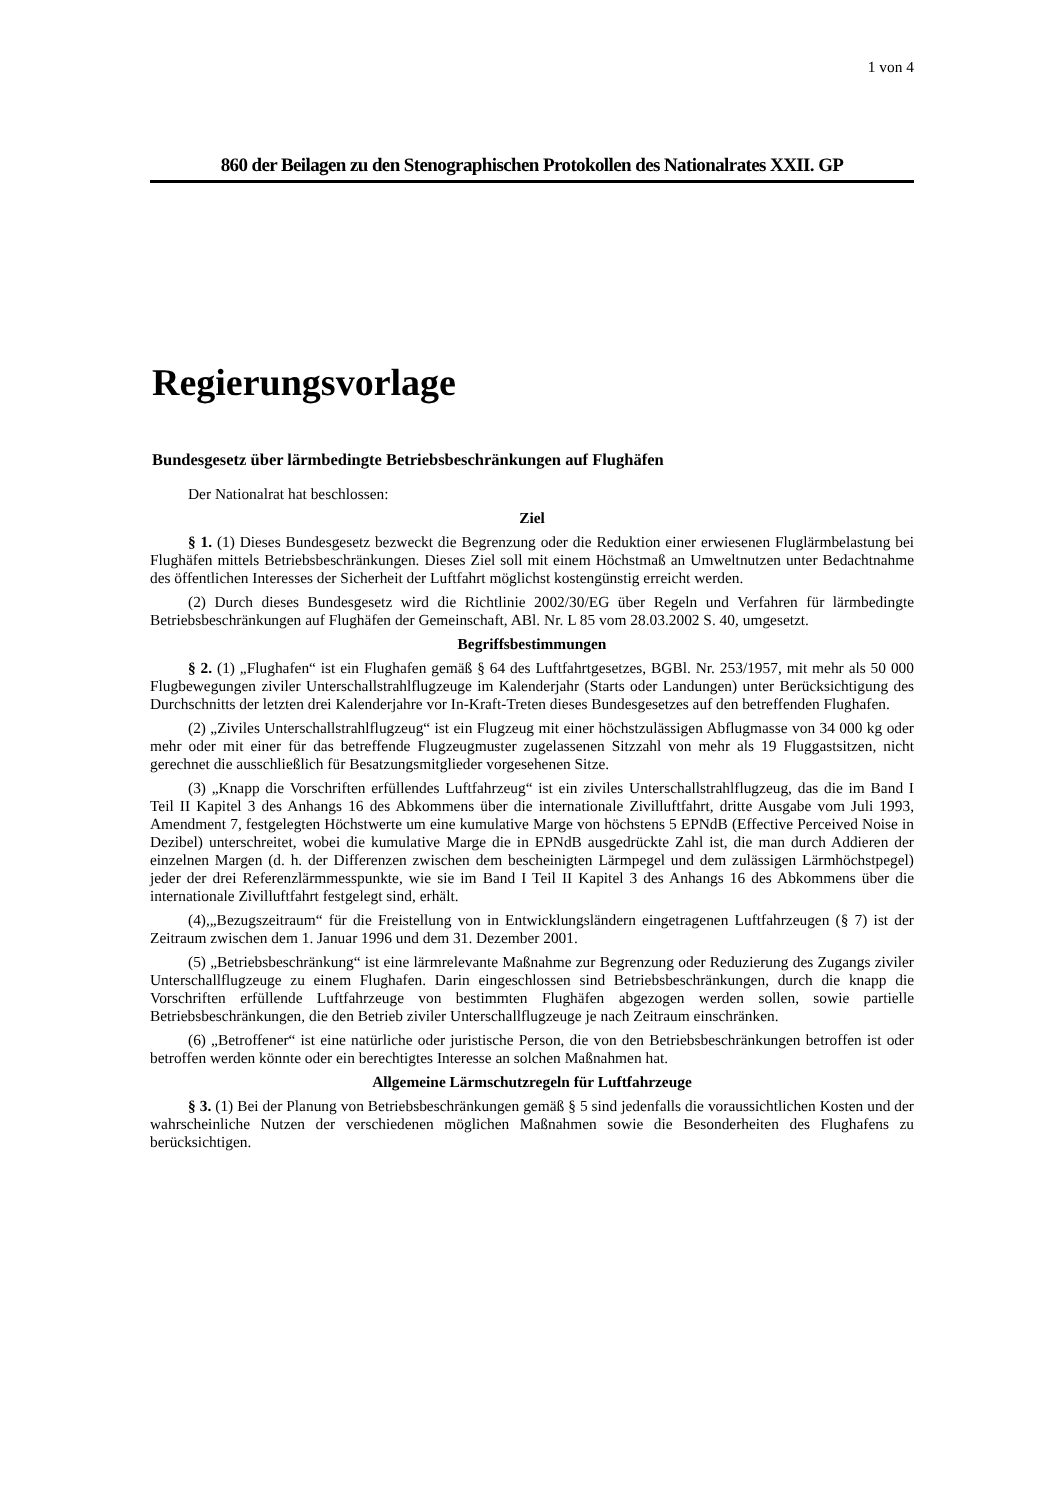1 von 4
860 der Beilagen zu den Stenographischen Protokollen des Nationalrates XXII. GP
Regierungsvorlage
Bundesgesetz über lärmbedingte Betriebsbeschränkungen auf Flughäfen
Der Nationalrat hat beschlossen:
Ziel
§ 1. (1) Dieses Bundesgesetz bezweckt die Begrenzung oder die Reduktion einer erwiesenen Fluglärmbelastung bei Flughäfen mittels Betriebsbeschränkungen. Dieses Ziel soll mit einem Höchstmaß an Umweltnutzen unter Bedachtnahme des öffentlichen Interesses der Sicherheit der Luftfahrt möglichst kostengünstig erreicht werden.
(2) Durch dieses Bundesgesetz wird die Richtlinie 2002/30/EG über Regeln und Verfahren für lärmbedingte Betriebsbeschränkungen auf Flughäfen der Gemeinschaft, ABl. Nr. L 85 vom 28.03.2002 S. 40, umgesetzt.
Begriffsbestimmungen
§ 2. (1) „Flughafen“ ist ein Flughafen gemäß § 64 des Luftfahrtgesetzes, BGBl. Nr. 253/1957, mit mehr als 50 000 Flugbewegungen ziviler Unterschallstrahlflugzeuge im Kalenderjahr (Starts oder Landungen) unter Berücksichtigung des Durchschnitts der letzten drei Kalenderjahre vor In-Kraft-Treten dieses Bundesgesetzes auf den betreffenden Flughafen.
(2) „Ziviles Unterschallstrahlflugzeug“ ist ein Flugzeug mit einer höchstzulässigen Abflugmasse von 34 000 kg oder mehr oder mit einer für das betreffende Flugzeugmuster zugelassenen Sitzzahl von mehr als 19 Fluggastsitzen, nicht gerechnet die ausschließlich für Besatzungsmitglieder vorgesehenen Sitze.
(3) „Knapp die Vorschriften erfüllendes Luftfahrzeug“ ist ein ziviles Unterschallstrahlflugzeug, das die im Band I Teil II Kapitel 3 des Anhangs 16 des Abkommens über die internationale Zivilluftfahrt, dritte Ausgabe vom Juli 1993, Amendment 7, festgelegten Höchstwerte um eine kumulative Marge von höchstens 5 EPNdB (Effective Perceived Noise in Dezibel) unterschreitet, wobei die kumulative Marge die in EPNdB ausgedrückte Zahl ist, die man durch Addieren der einzelnen Margen (d. h. der Differenzen zwischen dem bescheinigten Lärmpegel und dem zulässigen Lärmhöchstpegel) jeder der drei Referenzlärmmesspunkte, wie sie im Band I Teil II Kapitel 3 des Anhangs 16 des Abkommens über die internationale Zivilluftfahrt festgelegt sind, erhält.
(4),„Bezugszeitraum“ für die Freistellung von in Entwicklungsländern eingetragenen Luftfahrzeugen (§ 7) ist der Zeitraum zwischen dem 1. Januar 1996 und dem 31. Dezember 2001.
(5) „Betriebsbeschränkung“ ist eine lärmrelevante Maßnahme zur Begrenzung oder Reduzierung des Zugangs ziviler Unterschallflugzeuge zu einem Flughafen. Darin eingeschlossen sind Betriebsbeschränkungen, durch die knapp die Vorschriften erfüllende Luftfahrzeuge von bestimmten Flughäfen abgezogen werden sollen, sowie partielle Betriebsbeschränkungen, die den Betrieb ziviler Unterschallflugzeuge je nach Zeitraum einschränken.
(6) „Betroffener“ ist eine natürliche oder juristische Person, die von den Betriebsbeschränkungen betroffen ist oder betroffen werden könnte oder ein berechtigtes Interesse an solchen Maßnahmen hat.
Allgemeine Lärmschutzregeln für Luftfahrzeuge
§ 3. (1) Bei der Planung von Betriebsbeschränkungen gemäß § 5 sind jedenfalls die voraussichtlichen Kosten und der wahrscheinliche Nutzen der verschiedenen möglichen Maßnahmen sowie die Besonderheiten des Flughafens zu berücksichtigen.